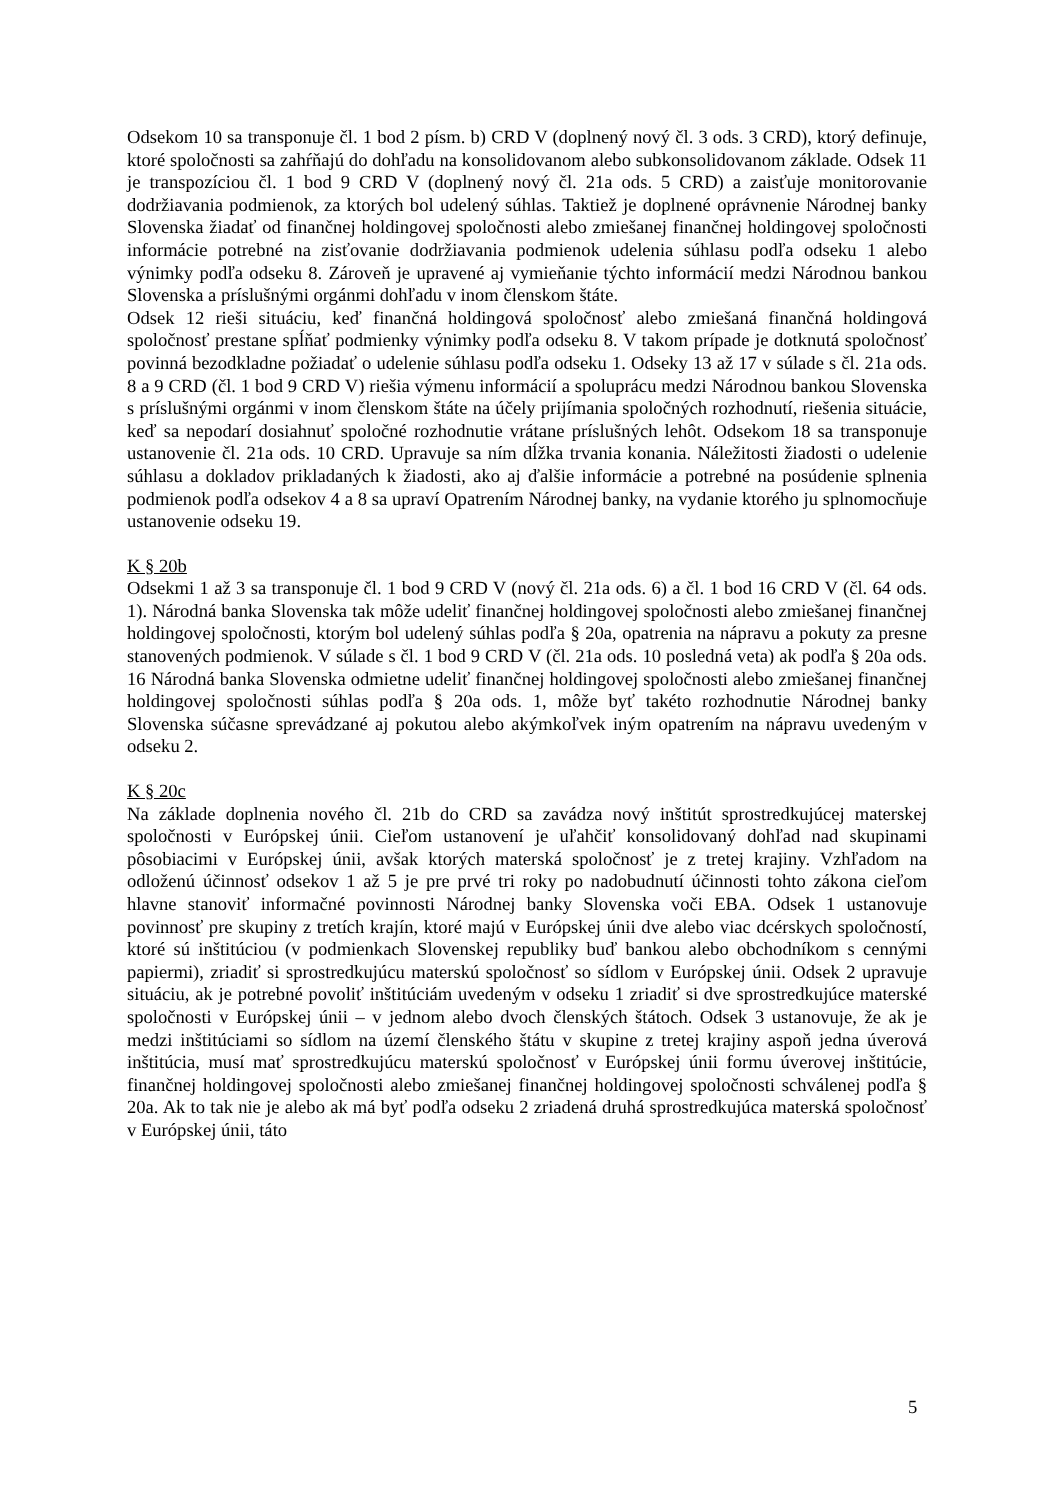Odsekom 10 sa transponuje čl. 1 bod 2 písm. b) CRD V (doplnený nový čl. 3 ods. 3 CRD), ktorý definuje, ktoré spoločnosti sa zahŕňajú do dohľadu na konsolidovanom alebo subkonsolidovanom základe. Odsek 11 je transpozíciou čl. 1 bod 9 CRD V (doplnený nový čl. 21a ods. 5 CRD) a zaisťuje monitorovanie dodržiavania podmienok, za ktorých bol udelený súhlas. Taktiež je doplnené oprávnenie Národnej banky Slovenska žiadať od finančnej holdingovej spoločnosti alebo zmiešanej finančnej holdingovej spoločnosti informácie potrebné na zisťovanie dodržiavania podmienok udelenia súhlasu podľa odseku 1 alebo výnimky podľa odseku 8. Zároveň je upravené aj vymieňanie týchto informácií medzi Národnou bankou Slovenska a príslušnými orgánmi dohľadu v inom členskom štáte.
Odsek 12 rieši situáciu, keď finančná holdingová spoločnosť alebo zmiešaná finančná holdingová spoločnosť prestane spĺňať podmienky výnimky podľa odseku 8. V takom prípade je dotknutá spoločnosť povinná bezodkladne požiadať o udelenie súhlasu podľa odseku 1. Odseky 13 až 17 v súlade s čl. 21a ods. 8 a 9 CRD (čl. 1 bod 9 CRD V) riešia výmenu informácií a spoluprácu medzi Národnou bankou Slovenska s príslušnými orgánmi v inom členskom štáte na účely prijímania spoločných rozhodnutí, riešenia situácie, keď sa nepodarí dosiahnuť spoločné rozhodnutie vrátane príslušných lehôt. Odsekom 18 sa transponuje ustanovenie čl. 21a ods. 10 CRD. Upravuje sa ním dĺžka trvania konania. Náležitosti žiadosti o udelenie súhlasu a dokladov prikladaných k žiadosti, ako aj ďalšie informácie a potrebné na posúdenie splnenia podmienok podľa odsekov 4 a 8 sa upraví Opatrením Národnej banky, na vydanie ktorého ju splnomocňuje ustanovenie odseku 19.
K § 20b
Odsekmi 1 až 3 sa transponuje čl. 1 bod 9 CRD V (nový čl. 21a ods. 6) a čl. 1 bod 16 CRD V (čl. 64 ods. 1). Národná banka Slovenska tak môže udeliť finančnej holdingovej spoločnosti alebo zmiešanej finančnej holdingovej spoločnosti, ktorým bol udelený súhlas podľa § 20a, opatrenia na nápravu a pokuty za presne stanovených podmienok. V súlade s čl. 1 bod 9 CRD V (čl. 21a ods. 10 posledná veta) ak podľa § 20a ods. 16 Národná banka Slovenska odmietne udeliť finančnej holdingovej spoločnosti alebo zmiešanej finančnej holdingovej spoločnosti súhlas podľa § 20a ods. 1, môže byť takéto rozhodnutie Národnej banky Slovenska súčasne sprevádzané aj pokutou alebo akýmkoľvek iným opatrením na nápravu uvedeným v odseku 2.
K § 20c
Na základe doplnenia nového čl. 21b do CRD sa zavádza nový inštitút sprostredkujúcej materskej spoločnosti v Európskej únii. Cieľom ustanovení je uľahčiť konsolidovaný dohľad nad skupinami pôsobiacimi v Európskej únii, avšak ktorých materská spoločnosť je z tretej krajiny. Vzhľadom na odloženú účinnosť odsekov 1 až 5 je pre prvé tri roky po nadobudnutí účinnosti tohto zákona cieľom hlavne stanoviť informačné povinnosti Národnej banky Slovenska voči EBA. Odsek 1 ustanovuje povinnosť pre skupiny z tretích krajín, ktoré majú v Európskej únii dve alebo viac dcérskych spoločností, ktoré sú inštitúciou (v podmienkach Slovenskej republiky buď bankou alebo obchodníkom s cennými papiermi), zriadiť si sprostredkujúcu materskú spoločnosť so sídlom v Európskej únii. Odsek 2 upravuje situáciu, ak je potrebné povoliť inštitúciám uvedeným v odseku 1 zriadiť si dve sprostredkujúce materské spoločnosti v Európskej únii – v jednom alebo dvoch členských štátoch. Odsek 3 ustanovuje, že ak je medzi inštitúciami so sídlom na území členského štátu v skupine z tretej krajiny aspoň jedna úverová inštitúcia, musí mať sprostredkujúcu materskú spoločnosť v Európskej únii formu úverovej inštitúcie, finančnej holdingovej spoločnosti alebo zmiešanej finančnej holdingovej spoločnosti schválenej podľa § 20a. Ak to tak nie je alebo ak má byť podľa odseku 2 zriadená druhá sprostredkujúca materská spoločnosť v Európskej únii, táto
5